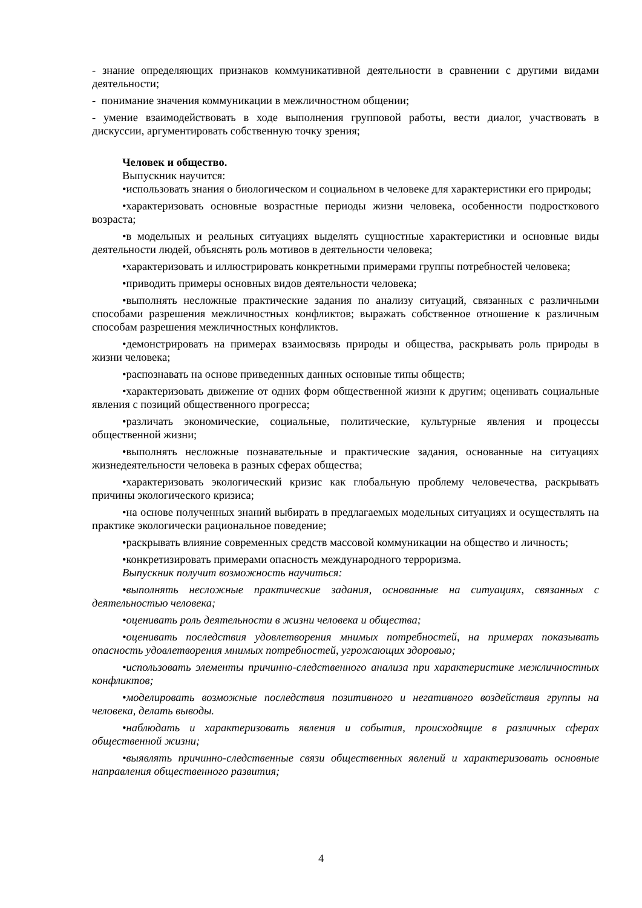- знание определяющих признаков коммуникативной деятельности в сравнении с другими видами деятельности;
- понимание значения коммуникации в межличностном общении;
- умение взаимодействовать в ходе выполнения групповой работы, вести диалог, участвовать в дискуссии, аргументировать собственную точку зрения;
Человек и общество.
Выпускник научится:
•использовать знания о биологическом и социальном в человеке для характеристики его природы;
•характеризовать основные возрастные периоды жизни человека, особенности подросткового возраста;
•в модельных и реальных ситуациях выделять сущностные характеристики и основные виды деятельности людей, объяснять роль мотивов в деятельности человека;
•характеризовать и иллюстрировать конкретными примерами группы потребностей человека;
•приводить примеры основных видов деятельности человека;
•выполнять несложные практические задания по анализу ситуаций, связанных с различными способами разрешения межличностных конфликтов; выражать собственное отношение к различным способам разрешения межличностных конфликтов.
•демонстрировать на примерах взаимосвязь природы и общества, раскрывать роль природы в жизни человека;
•распознавать на основе приведенных данных основные типы обществ;
•характеризовать движение от одних форм общественной жизни к другим; оценивать социальные явления с позиций общественного прогресса;
•различать экономические, социальные, политические, культурные явления и процессы общественной жизни;
•выполнять несложные познавательные и практические задания, основанные на ситуациях жизнедеятельности человека в разных сферах общества;
•характеризовать экологический кризис как глобальную проблему человечества, раскрывать причины экологического кризиса;
•на основе полученных знаний выбирать в предлагаемых модельных ситуациях и осуществлять на практике экологически рациональное поведение;
•раскрывать влияние современных средств массовой коммуникации на общество и личность;
•конкретизировать примерами опасность международного терроризма.
Выпускник получит возможность научиться:
•выполнять несложные практические задания, основанные на ситуациях, связанных с деятельностью человека;
•оценивать роль деятельности в жизни человека и общества;
•оценивать последствия удовлетворения мнимых потребностей, на примерах показывать опасность удовлетворения мнимых потребностей, угрожающих здоровью;
•использовать элементы причинно-следственного анализа при характеристике межличностных конфликтов;
•моделировать возможные последствия позитивного и негативного воздействия группы на человека, делать выводы.
•наблюдать и характеризовать явления и события, происходящие в различных сферах общественной жизни;
•выявлять причинно-следственные связи общественных явлений и характеризовать основные направления общественного развития;
4